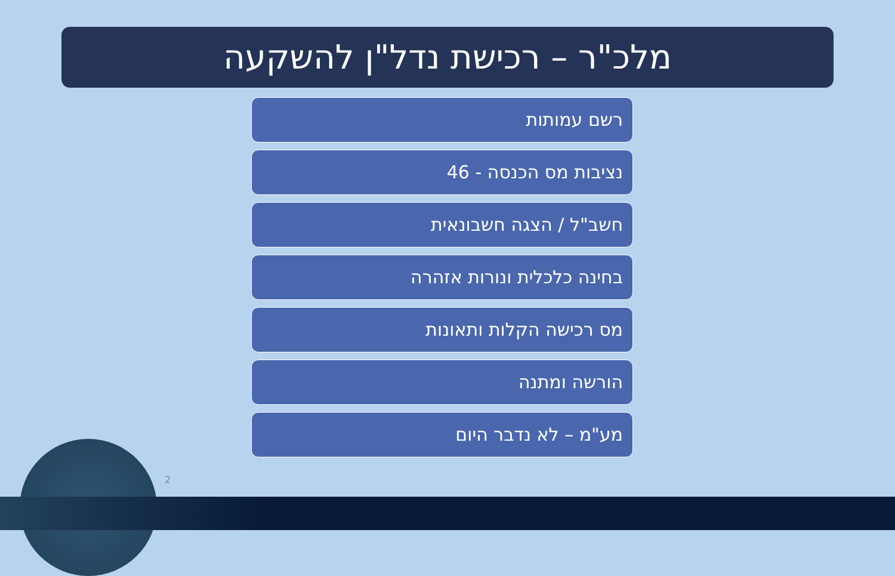מלכ"ר – רכישת נדל"ן להשקעה
רשם עמותות
נציבות מס הכנסה - 46
חשב"ל / הצגה חשבונאית
בחינה כלכלית ונורות אזהרה
מס רכישה הקלות ותאונות
הורשה ומתנה
מע"מ – לא נדבר היום
2